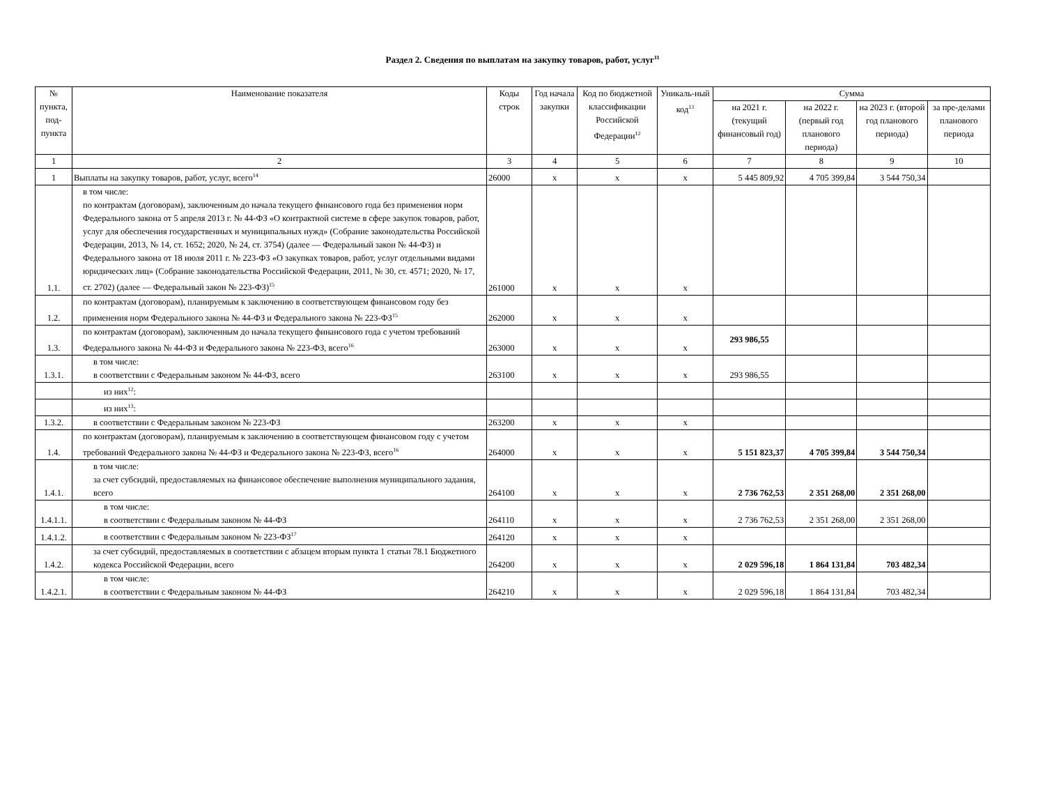Раздел 2. Сведения по выплатам на закупку товаров, работ, услуг<sup>11</sup>
| № пункта, под-пункта | Наименование показателя | Коды строк | Год начала закупки | Код по бюджетной классификации Российской Федерации<sup>12</sup> | Уникаль-ный код<sup>13</sup> | Сумма | | | |
| --- | --- | --- | --- | --- | --- | --- | --- | --- | --- |
| | | | | | | на 2021 г. (текущий финансовый год) | на 2022 г. (первый год планового периода) | на 2023 г. (второй год планового периода) | за пре-делами планового периода |
| 1 | 2 | 3 | 4 | 5 | 6 | 7 | 8 | 9 | 10 |
| 1 | Выплаты на закупку товаров, работ, услуг, всего<sup>14</sup> | 26000 | x | x | x | 5 445 809,92 | 4 705 399,84 | 3 544 750,34 | |
| 1.1. | в том числе: по контрактам (договорам), заключенным до начала текущего финансового года без применения норм Федерального закона от 5 апреля 2013 г. № 44-ФЗ «О контрактной системе в сфере закупок товаров, работ, услуг для обеспечения государственных и муниципальных нужд» (Собрание законодательства Российской Федерации, 2013, № 14, ст. 1652; 2020, № 24, ст. 3754) (далее — Федеральный закон № 44-ФЗ) и Федерального закона от 18 июля 2011 г. № 223-ФЗ «О закупках товаров, работ, услуг отдельными видами юридических лиц» (Собрание законодательства Российской Федерации, 2011, № 30, ст. 4571; 2020, № 17, ст. 2702) (далее — Федеральный закон № 223-ФЗ)<sup>15</sup> | 261000 | x | x | x | | | | |
| 1.2. | по контрактам (договорам), планируемым к заключению в соответствующем финансовом году без применения норм Федерального закона № 44-ФЗ и Федерального закона № 223-ФЗ<sup>15</sup> | 262000 | x | x | x | | | | |
| 1.3. | по контрактам (договорам), заключенным до начала текущего финансового года с учетом требований Федерального закона № 44-ФЗ и Федерального закона № 223-ФЗ, всего<sup>16</sup> | 263000 | x | x | x | 293 986,55 | | | |
| 1.3.1. | в том числе: в соответствии с Федеральным законом № 44-ФЗ, всего | 263100 | x | x | x | 293 986,55 | | | |
| | из них<sup>12</sup>: | | | | | | | | |
| | из них<sup>13</sup>: | | | | | | | | |
| 1.3.2. | в соответствии с Федеральным законом № 223-ФЗ | 263200 | x | x | x | | | | |
| 1.4. | по контрактам (договорам), планируемым к заключению в соответствующем финансовом году с учетом требований Федерального закона № 44-ФЗ и Федерального закона № 223-ФЗ, всего<sup>16</sup> | 264000 | x | x | x | 5 151 823,37 | 4 705 399,84 | 3 544 750,34 | |
| 1.4.1. | в том числе: за счет субсидий, предоставляемых на финансовое обеспечение выполнения муниципального задания, всего | 264100 | x | x | x | 2 736 762,53 | 2 351 268,00 | 2 351 268,00 | |
| 1.4.1.1. | в том числе: в соответствии с Федеральным законом № 44-ФЗ | 264110 | x | x | x | 2 736 762,53 | 2 351 268,00 | 2 351 268,00 | |
| 1.4.1.2. | в соответствии с Федеральным законом № 223-ФЗ<sup>17</sup> | 264120 | x | x | x | | | | |
| 1.4.2. | за счет субсидий, предоставляемых в соответствии с абзацем вторым пункта 1 статьи 78.1 Бюджетного кодекса Российской Федерации, всего | 264200 | x | x | x | 2 029 596,18 | 1 864 131,84 | 703 482,34 | |
| 1.4.2.1. | в том числе: в соответствии с Федеральным законом № 44-ФЗ | 264210 | x | x | x | 2 029 596,18 | 1 864 131,84 | 703 482,34 | |